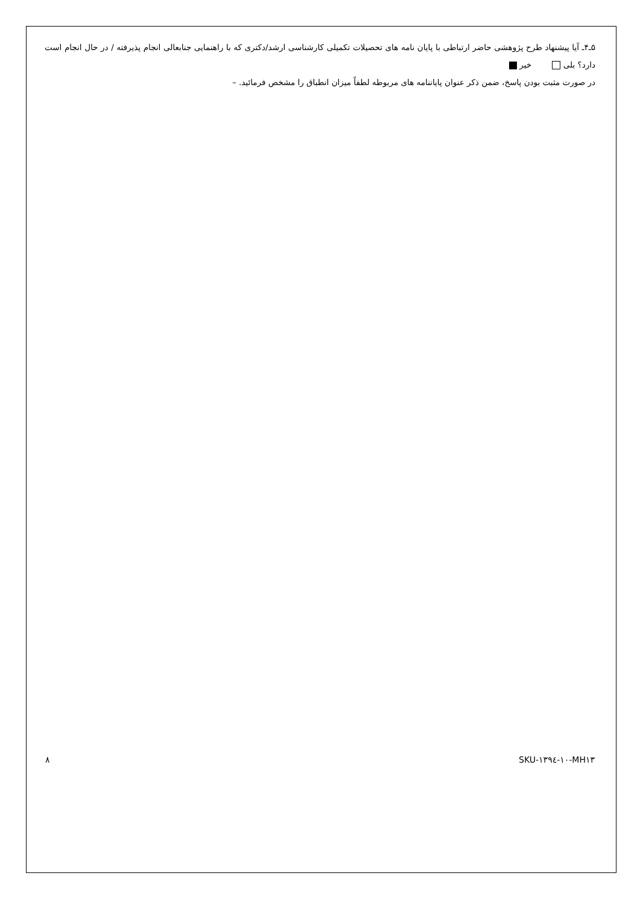۵ـ۴ـ آیا پیشنهاد طرح پژوهشی حاضر ارتباطی با پایان نامه های تحصیلات تکمیلی کارشناسی ارشد/دکتری که با راهنمایی جنابعالی انجام پذیرفته / در حال انجام است دارد؟ بلی خیر
در صورت مثبت بودن پاسخ، ضمن ذکر عنوان پایاننامه های مربوطه لطفاً میزان انطباق را مشخص فرمائید. –
۸ SKU-۱۳۹٤-۱۰-MH۱۳